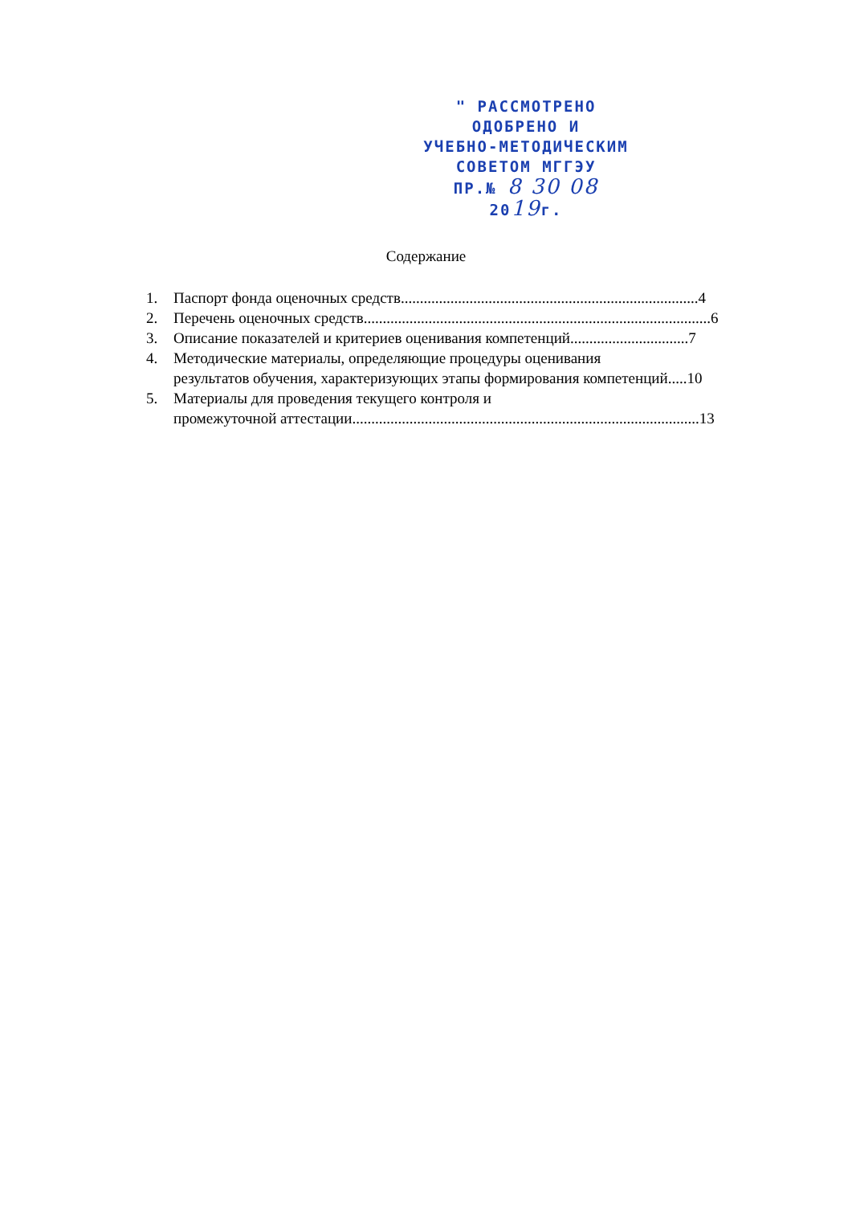" РАССМОТРЕНО
ОДОБРЕНО И
УЧЕБНО-МЕТОДИЧЕСКИМ
СОВЕТОМ МГГЭУ
ПР.№ 8 30 08 2019г.
Содержание
1. Паспорт фонда оценочных средств..............................................................................4
2. Перечень оценочных средств...........................................................................................6
3. Описание показателей и критериев оценивания компетенций...............................7
4. Методические материалы, определяющие процедуры оценивания
результатов обучения, характеризующих этапы формирования компетенций.....10
5. Материалы для проведения текущего контроля и
промежуточной аттестации...........................................................................................13